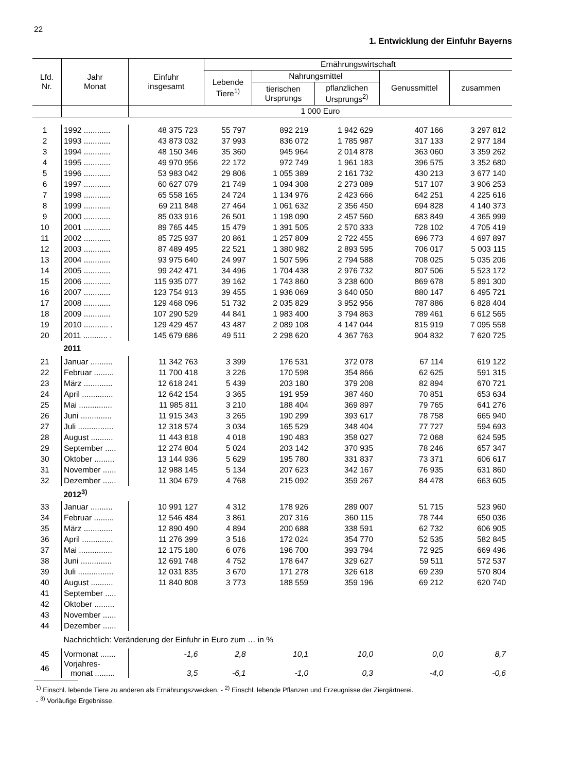22
1. Entwicklung der Einfuhr Bayerns
| Lfd. Nr. | Jahr Monat | Einfuhr insgesamt | Ernährungswirtschaft | | | | |
| --- | --- | --- | --- | --- | --- | --- | --- |
| | | | Lebende Tiere<sup>1)</sup> | Nahrungsmittel | | Genussmittel | zusammen |
| | | | | tierischen Ursprungs | pflanzlichen Ursprungs<sup>2)</sup> | | |
| | | 1 000 Euro | | | | | |
| 1 | 1992 ............ | 48 375 723 | 55 797 | 892 219 | 1 942 629 | 407 166 | 3 297 812 |
| 2 | 1993 ............ | 43 873 032 | 37 993 | 836 072 | 1 785 987 | 317 133 | 2 977 184 |
| 3 | 1994 ............ | 48 150 346 | 35 360 | 945 964 | 2 014 878 | 363 060 | 3 359 262 |
| 4 | 1995 ............ | 49 970 956 | 22 172 | 972 749 | 1 961 183 | 396 575 | 3 352 680 |
| 5 | 1996 ............ | 53 983 042 | 29 806 | 1 055 389 | 2 161 732 | 430 213 | 3 677 140 |
| 6 | 1997 ............ | 60 627 079 | 21 749 | 1 094 308 | 2 273 089 | 517 107 | 3 906 253 |
| 7 | 1998 ............ | 65 558 165 | 24 724 | 1 134 976 | 2 423 666 | 642 251 | 4 225 616 |
| 8 | 1999 ............ | 69 211 848 | 27 464 | 1 061 632 | 2 356 450 | 694 828 | 4 140 373 |
| 9 | 2000 ............ | 85 033 916 | 26 501 | 1 198 090 | 2 457 560 | 683 849 | 4 365 999 |
| 10 | 2001 ............ | 89 765 445 | 15 479 | 1 391 505 | 2 570 333 | 728 102 | 4 705 419 |
| 11 | 2002 ............ | 85 725 937 | 20 861 | 1 257 809 | 2 722 455 | 696 773 | 4 697 897 |
| 12 | 2003 ............ | 87 489 495 | 22 521 | 1 380 982 | 2 893 595 | 706 017 | 5 003 115 |
| 13 | 2004 ............ | 93 975 640 | 24 997 | 1 507 596 | 2 794 588 | 708 025 | 5 035 206 |
| 14 | 2005 ............ | 99 242 471 | 34 496 | 1 704 438 | 2 976 732 | 807 506 | 5 523 172 |
| 15 | 2006 ............ | 115 935 077 | 39 162 | 1 743 860 | 3 238 600 | 869 678 | 5 891 300 |
| 16 | 2007 ............ | 123 754 913 | 39 455 | 1 936 069 | 3 640 050 | 880 147 | 6 495 721 |
| 17 | 2008 ............ | 129 468 096 | 51 732 | 2 035 829 | 3 952 956 | 787 886 | 6 828 404 |
| 18 | 2009 ............ | 107 290 529 | 44 841 | 1 983 400 | 3 794 863 | 789 461 | 6 612 565 |
| 19 | 2010 ........... . | 129 429 457 | 43 487 | 2 089 108 | 4 147 044 | 815 919 | 7 095 558 |
| 20 | 2011 ........... . | 145 679 686 | 49 511 | 2 298 620 | 4 367 763 | 904 832 | 7 620 725 |
| | 2011 | | | | | | |
| 21 | Januar .......... | 11 342 763 | 3 399 | 176 531 | 372 078 | 67 114 | 619 122 |
| 22 | Februar ......... | 11 700 418 | 3 226 | 170 598 | 354 866 | 62 625 | 591 315 |
| 23 | März ............. | 12 618 241 | 5 439 | 203 180 | 379 208 | 82 894 | 670 721 |
| 24 | April .............. | 12 642 154 | 3 365 | 191 959 | 387 460 | 70 851 | 653 634 |
| 25 | Mai ............... | 11 985 811 | 3 210 | 188 404 | 369 897 | 79 765 | 641 276 |
| 26 | Juni .............. | 11 915 343 | 3 265 | 190 299 | 393 617 | 78 758 | 665 940 |
| 27 | Juli ................ | 12 318 574 | 3 034 | 165 529 | 348 404 | 77 727 | 594 693 |
| 28 | August .......... | 11 443 818 | 4 018 | 190 483 | 358 027 | 72 068 | 624 595 |
| 29 | September ..... | 12 274 804 | 5 024 | 203 142 | 370 935 | 78 246 | 657 347 |
| 30 | Oktober ......... | 13 144 936 | 5 629 | 195 780 | 331 837 | 73 371 | 606 617 |
| 31 | November ...... | 12 988 145 | 5 134 | 207 623 | 342 167 | 76 935 | 631 860 |
| 32 | Dezember ...... | 11 304 679 | 4 768 | 215 092 | 359 267 | 84 478 | 663 605 |
| | 2012<sup>3)</sup> | | | | | | |
| 33 | Januar .......... | 10 991 127 | 4 312 | 178 926 | 289 007 | 51 715 | 523 960 |
| 34 | Februar ......... | 12 546 484 | 3 861 | 207 316 | 360 115 | 78 744 | 650 036 |
| 35 | März ............. | 12 890 490 | 4 894 | 200 688 | 338 591 | 62 732 | 606 905 |
| 36 | April .............. | 11 276 399 | 3 516 | 172 024 | 354 770 | 52 535 | 582 845 |
| 37 | Mai ............... | 12 175 180 | 6 076 | 196 700 | 393 794 | 72 925 | 669 496 |
| 38 | Juni .............. | 12 691 748 | 4 752 | 178 647 | 329 627 | 59 511 | 572 537 |
| 39 | Juli ................ | 12 031 835 | 3 670 | 171 278 | 326 618 | 69 239 | 570 804 |
| 40 | August .......... | 11 840 808 | 3 773 | 188 559 | 359 196 | 69 212 | 620 740 |
| 41 | September ..... | | | | | | |
| 42 | Oktober ......... | | | | | | |
| 43 | November ...... | | | | | | |
| 44 | Dezember ...... | | | | | | |
| | Nachrichtlich: Veränderung der Einfuhr in Euro zum … in % | | | | | | |
| 45 | Vormonat ....... | -1,6 | 2,8 | 10,1 | 10,0 | 0,0 | 8,7 |
| 46 | Vorjahres- monat ......... | 3,5 | -6,1 | -1,0 | 0,3 | -4,0 | -0,6 |
<sup>1)</sup> Einschl. lebende Tiere zu anderen als Ernährungszwecken. - <sup>2)</sup> Einschl. lebende Pflanzen und Erzeugnisse der Ziergärtnerei.
- <sup>3)</sup> Vorläufige Ergebnisse.